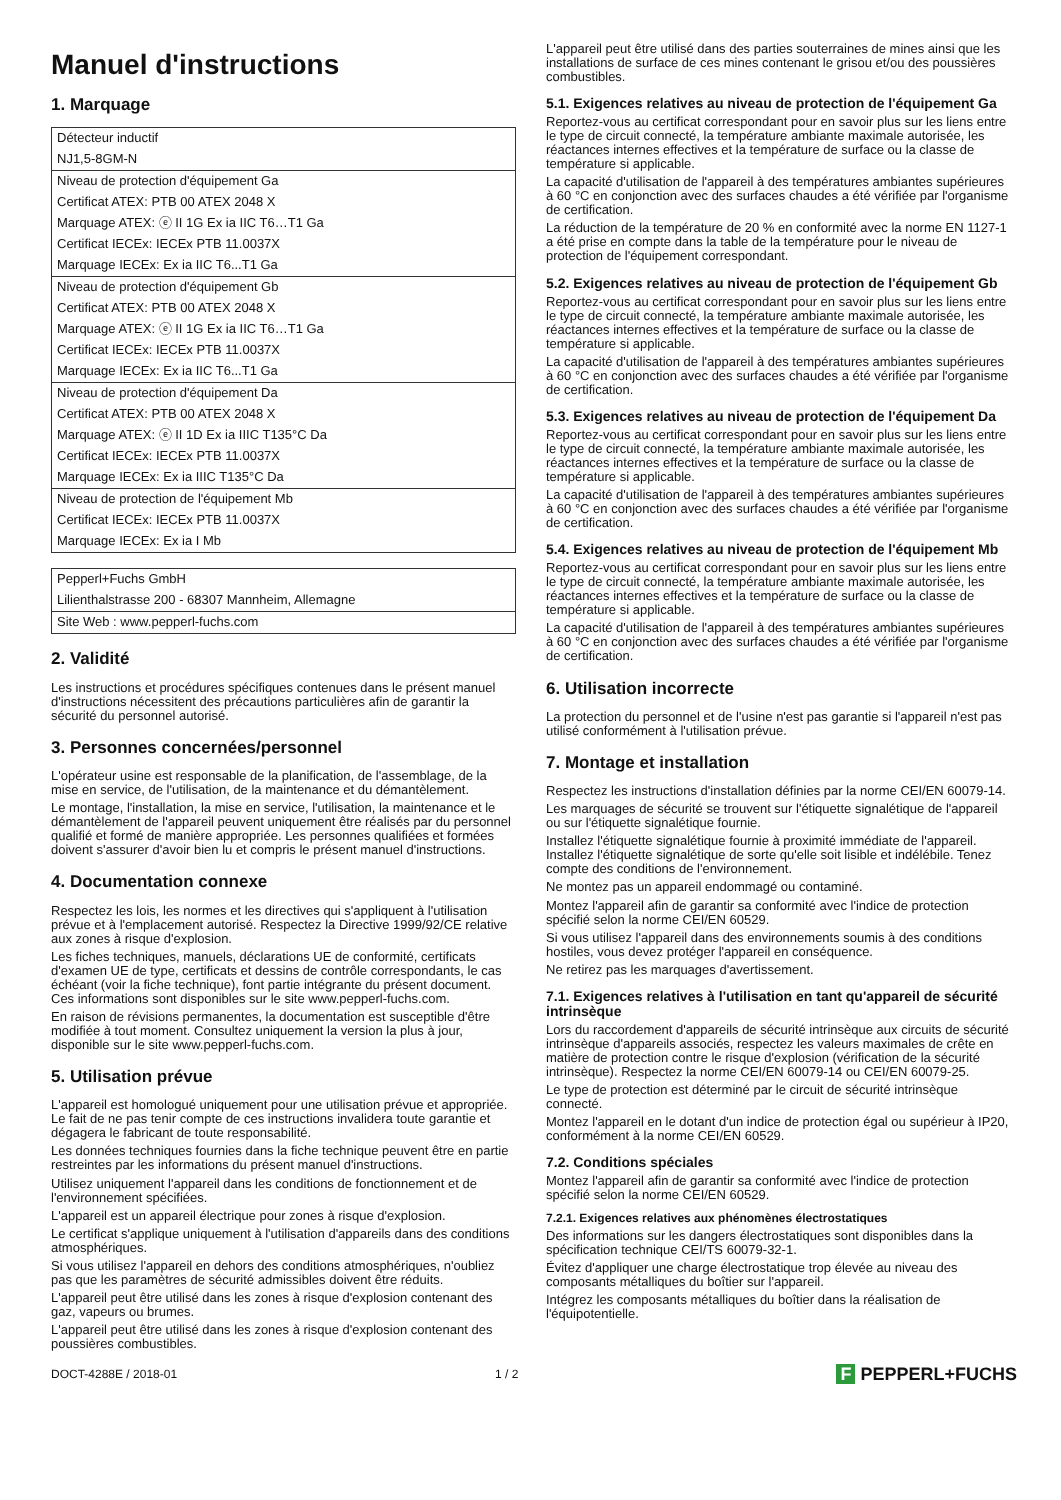Manuel d'instructions
1. Marquage
| Détecteur inductif |
| NJ1,5-8GM-N |
| Niveau de protection d'équipement Ga |
| Certificat ATEX: PTB 00 ATEX 2048 X |
| Marquage ATEX: ⓔ II 1G Ex ia IIC T6…T1 Ga |
| Certificat IECEx: IECEx PTB 11.0037X |
| Marquage IECEx: Ex ia IIC T6...T1 Ga |
| Niveau de protection d'équipement Gb |
| Certificat ATEX: PTB 00 ATEX 2048 X |
| Marquage ATEX: ⓔ II 1G Ex ia IIC T6…T1 Ga |
| Certificat IECEx: IECEx PTB 11.0037X |
| Marquage IECEx: Ex ia IIC T6...T1 Ga |
| Niveau de protection d'équipement Da |
| Certificat ATEX: PTB 00 ATEX 2048 X |
| Marquage ATEX: ⓔ II 1D Ex ia IIIC T135°C Da |
| Certificat IECEx: IECEx PTB 11.0037X |
| Marquage IECEx: Ex ia IIIC T135°C Da |
| Niveau de protection de l'équipement Mb |
| Certificat IECEx: IECEx PTB 11.0037X |
| Marquage IECEx: Ex ia I Mb |
| Pepperl+Fuchs GmbH |
| Lilienthalstrasse 200 - 68307 Mannheim, Allemagne |
| Site Web : www.pepperl-fuchs.com |
2. Validité
Les instructions et procédures spécifiques contenues dans le présent manuel d'instructions nécessitent des précautions particulières afin de garantir la sécurité du personnel autorisé.
3. Personnes concernées/personnel
L'opérateur usine est responsable de la planification, de l'assemblage, de la mise en service, de l'utilisation, de la maintenance et du démantèlement.
Le montage, l'installation, la mise en service, l'utilisation, la maintenance et le démantèlement de l'appareil peuvent uniquement être réalisés par du personnel qualifié et formé de manière appropriée. Les personnes qualifiées et formées doivent s'assurer d'avoir bien lu et compris le présent manuel d'instructions.
4. Documentation connexe
Respectez les lois, les normes et les directives qui s'appliquent à l'utilisation prévue et à l'emplacement autorisé. Respectez la Directive 1999/92/CE relative aux zones à risque d'explosion.
Les fiches techniques, manuels, déclarations UE de conformité, certificats d'examen UE de type, certificats et dessins de contrôle correspondants, le cas échéant (voir la fiche technique), font partie intégrante du présent document. Ces informations sont disponibles sur le site www.pepperl-fuchs.com.
En raison de révisions permanentes, la documentation est susceptible d'être modifiée à tout moment. Consultez uniquement la version la plus à jour, disponible sur le site www.pepperl-fuchs.com.
5. Utilisation prévue
L'appareil est homologué uniquement pour une utilisation prévue et appropriée. Le fait de ne pas tenir compte de ces instructions invalidera toute garantie et dégagera le fabricant de toute responsabilité.
Les données techniques fournies dans la fiche technique peuvent être en partie restreintes par les informations du présent manuel d'instructions.
Utilisez uniquement l'appareil dans les conditions de fonctionnement et de l'environnement spécifiées.
L'appareil est un appareil électrique pour zones à risque d'explosion.
Le certificat s'applique uniquement à l'utilisation d'appareils dans des conditions atmosphériques.
Si vous utilisez l'appareil en dehors des conditions atmosphériques, n'oubliez pas que les paramètres de sécurité admissibles doivent être réduits.
L'appareil peut être utilisé dans les zones à risque d'explosion contenant des gaz, vapeurs ou brumes.
L'appareil peut être utilisé dans les zones à risque d'explosion contenant des poussières combustibles.
L'appareil peut être utilisé dans des parties souterraines de mines ainsi que les installations de surface de ces mines contenant le grisou et/ou des poussières combustibles.
5.1. Exigences relatives au niveau de protection de l'équipement Ga
Reportez-vous au certificat correspondant pour en savoir plus sur les liens entre le type de circuit connecté, la température ambiante maximale autorisée, les réactances internes effectives et la température de surface ou la classe de température si applicable.
La capacité d'utilisation de l'appareil à des températures ambiantes supérieures à 60 °C en conjonction avec des surfaces chaudes a été vérifiée par l'organisme de certification.
La réduction de la température de 20 % en conformité avec la norme EN 1127-1 a été prise en compte dans la table de la température pour le niveau de protection de l'équipement correspondant.
5.2. Exigences relatives au niveau de protection de l'équipement Gb
Reportez-vous au certificat correspondant pour en savoir plus sur les liens entre le type de circuit connecté, la température ambiante maximale autorisée, les réactances internes effectives et la température de surface ou la classe de température si applicable.
La capacité d'utilisation de l'appareil à des températures ambiantes supérieures à 60 °C en conjonction avec des surfaces chaudes a été vérifiée par l'organisme de certification.
5.3. Exigences relatives au niveau de protection de l'équipement Da
Reportez-vous au certificat correspondant pour en savoir plus sur les liens entre le type de circuit connecté, la température ambiante maximale autorisée, les réactances internes effectives et la température de surface ou la classe de température si applicable.
La capacité d'utilisation de l'appareil à des températures ambiantes supérieures à 60 °C en conjonction avec des surfaces chaudes a été vérifiée par l'organisme de certification.
5.4. Exigences relatives au niveau de protection de l'équipement Mb
Reportez-vous au certificat correspondant pour en savoir plus sur les liens entre le type de circuit connecté, la température ambiante maximale autorisée, les réactances internes effectives et la température de surface ou la classe de température si applicable.
La capacité d'utilisation de l'appareil à des températures ambiantes supérieures à 60 °C en conjonction avec des surfaces chaudes a été vérifiée par l'organisme de certification.
6. Utilisation incorrecte
La protection du personnel et de l'usine n'est pas garantie si l'appareil n'est pas utilisé conformément à l'utilisation prévue.
7. Montage et installation
Respectez les instructions d'installation définies par la norme CEI/EN 60079-14.
Les marquages de sécurité se trouvent sur l'étiquette signalétique de l'appareil ou sur l'étiquette signalétique fournie.
Installez l'étiquette signalétique fournie à proximité immédiate de l'appareil. Installez l'étiquette signalétique de sorte qu'elle soit lisible et indélébile. Tenez compte des conditions de l'environnement.
Ne montez pas un appareil endommagé ou contaminé.
Montez l'appareil afin de garantir sa conformité avec l'indice de protection spécifié selon la norme CEI/EN 60529.
Si vous utilisez l'appareil dans des environnements soumis à des conditions hostiles, vous devez protéger l'appareil en conséquence.
Ne retirez pas les marquages d'avertissement.
7.1. Exigences relatives à l'utilisation en tant qu'appareil de sécurité intrinsèque
Lors du raccordement d'appareils de sécurité intrinsèque aux circuits de sécurité intrinsèque d'appareils associés, respectez les valeurs maximales de crête en matière de protection contre le risque d'explosion (vérification de la sécurité intrinsèque). Respectez la norme CEI/EN 60079-14 ou CEI/EN 60079-25.
Le type de protection est déterminé par le circuit de sécurité intrinsèque connecté.
Montez l'appareil en le dotant d'un indice de protection égal ou supérieur à IP20, conformément à la norme CEI/EN 60529.
7.2. Conditions spéciales
Montez l'appareil afin de garantir sa conformité avec l'indice de protection spécifié selon la norme CEI/EN 60529.
7.2.1. Exigences relatives aux phénomènes électrostatiques
Des informations sur les dangers électrostatiques sont disponibles dans la spécification technique CEI/TS 60079-32-1.
Évitez d'appliquer une charge électrostatique trop élevée au niveau des composants métalliques du boîtier sur l'appareil.
Intégrez les composants métalliques du boîtier dans la réalisation de l'équipotentielle.
DOCT-4288E / 2018-01 1 / 2 F PEPPERL+FUCHS